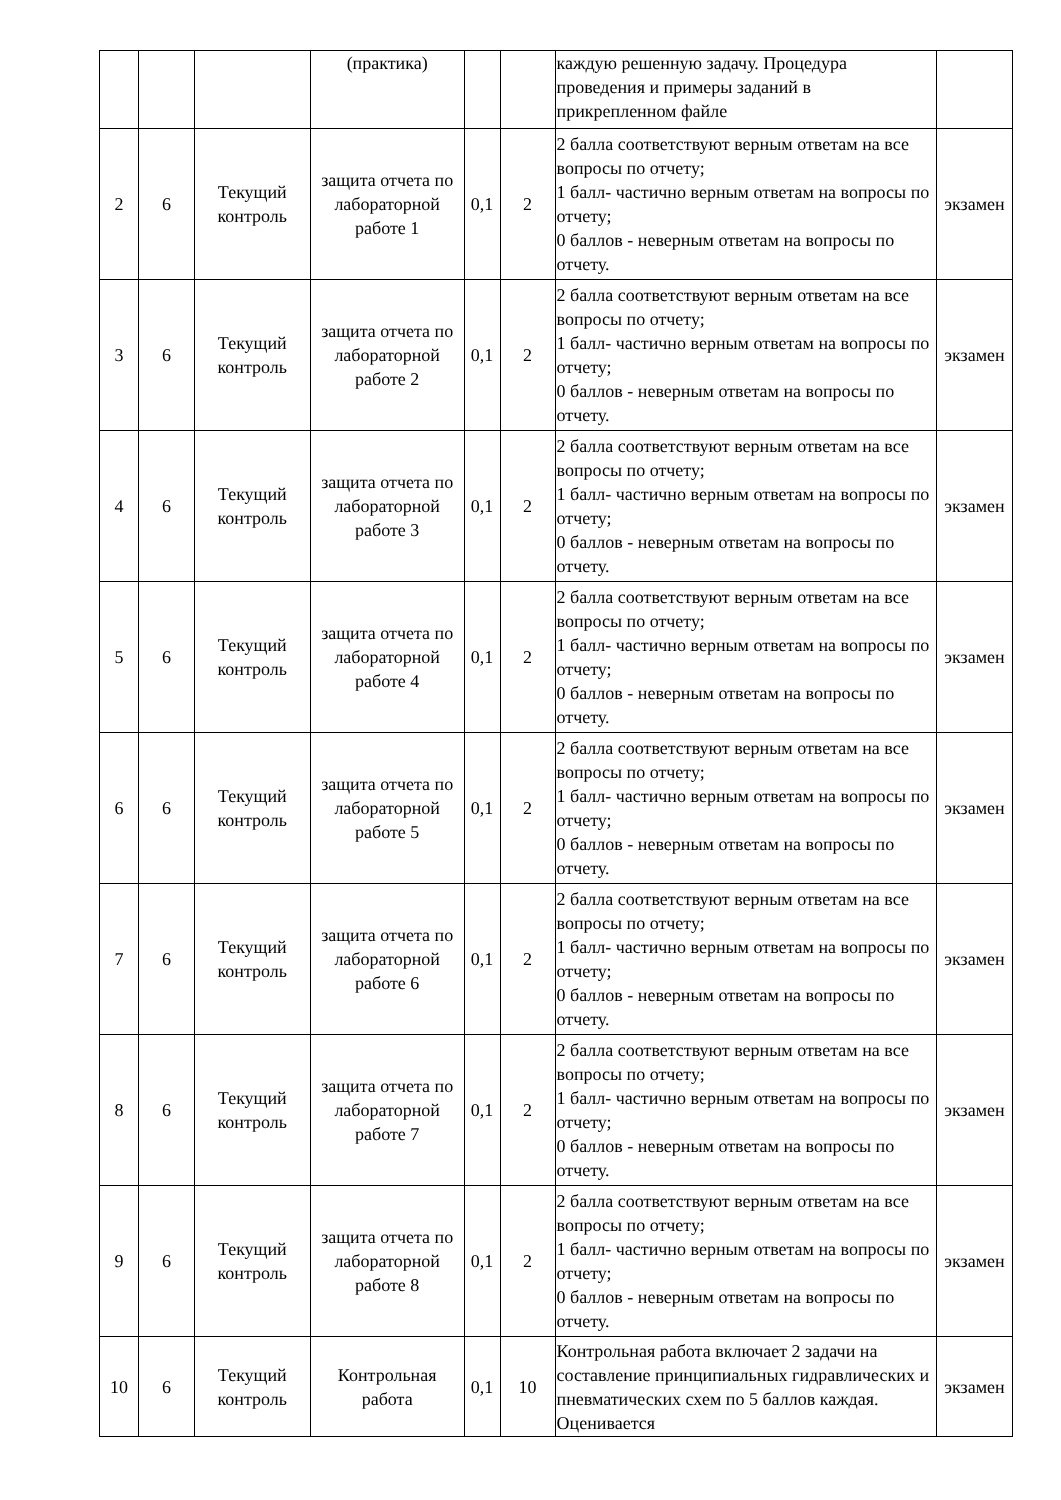| | | | (практика) | | | каждую решенную задачу. Процедура проведения и примеры заданий в прикрепленном файле | |
| 2 | 6 | Текущий контроль | защита отчета по лабораторной работе 1 | 0,1 | 2 | 2 балла соответствуют верным ответам на все вопросы по отчету; 1 балл- частично верным ответам на вопросы по отчету; 0 баллов - неверным ответам на вопросы по отчету. | экзамен |
| 3 | 6 | Текущий контроль | защита отчета по лабораторной работе 2 | 0,1 | 2 | 2 балла соответствуют верным ответам на все вопросы по отчету; 1 балл- частично верным ответам на вопросы по отчету; 0 баллов - неверным ответам на вопросы по отчету. | экзамен |
| 4 | 6 | Текущий контроль | защита отчета по лабораторной работе 3 | 0,1 | 2 | 2 балла соответствуют верным ответам на все вопросы по отчету; 1 балл- частично верным ответам на вопросы по отчету; 0 баллов - неверным ответам на вопросы по отчету. | экзамен |
| 5 | 6 | Текущий контроль | защита отчета по лабораторной работе 4 | 0,1 | 2 | 2 балла соответствуют верным ответам на все вопросы по отчету; 1 балл- частично верным ответам на вопросы по отчету; 0 баллов - неверным ответам на вопросы по отчету. | экзамен |
| 6 | 6 | Текущий контроль | защита отчета по лабораторной работе 5 | 0,1 | 2 | 2 балла соответствуют верным ответам на все вопросы по отчету; 1 балл- частично верным ответам на вопросы по отчету; 0 баллов - неверным ответам на вопросы по отчету. | экзамен |
| 7 | 6 | Текущий контроль | защита отчета по лабораторной работе 6 | 0,1 | 2 | 2 балла соответствуют верным ответам на все вопросы по отчету; 1 балл- частично верным ответам на вопросы по отчету; 0 баллов - неверным ответам на вопросы по отчету. | экзамен |
| 8 | 6 | Текущий контроль | защита отчета по лабораторной работе 7 | 0,1 | 2 | 2 балла соответствуют верным ответам на все вопросы по отчету; 1 балл- частично верным ответам на вопросы по отчету; 0 баллов - неверным ответам на вопросы по отчету. | экзамен |
| 9 | 6 | Текущий контроль | защита отчета по лабораторной работе 8 | 0,1 | 2 | 2 балла соответствуют верным ответам на все вопросы по отчету; 1 балл- частично верным ответам на вопросы по отчету; 0 баллов - неверным ответам на вопросы по отчету. | экзамен |
| 10 | 6 | Текущий контроль | Контрольная работа | 0,1 | 10 | Контрольная работа включает 2 задачи на составление принципиальных гидравлических и пневматических схем по 5 баллов каждая. Оценивается | экзамен |